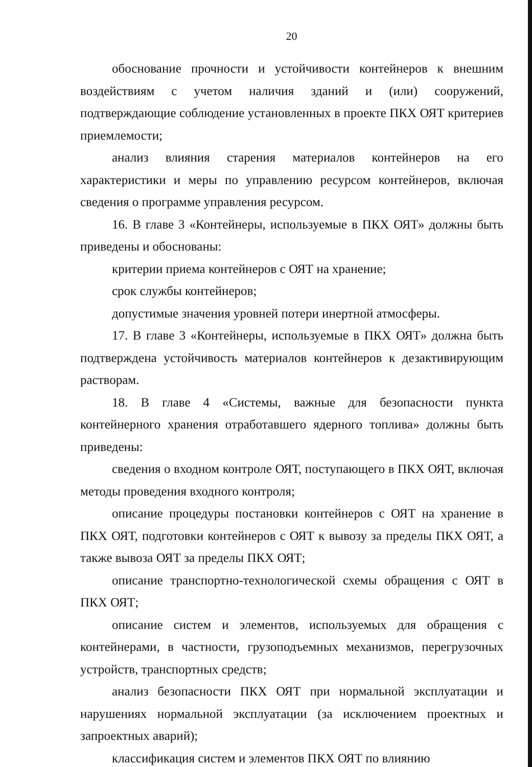20
обоснование прочности и устойчивости контейнеров к внешним воздействиям с учетом наличия зданий и (или) сооружений, подтверждающие соблюдение установленных в проекте ПКХ ОЯТ критериев приемлемости;
анализ влияния старения материалов контейнеров на его характеристики и меры по управлению ресурсом контейнеров, включая сведения о программе управления ресурсом.
16. В главе 3 «Контейнеры, используемые в ПКХ ОЯТ» должны быть приведены и обоснованы:
критерии приема контейнеров с ОЯТ на хранение;
срок службы контейнеров;
допустимые значения уровней потери инертной атмосферы.
17. В главе 3 «Контейнеры, используемые в ПКХ ОЯТ» должна быть подтверждена устойчивость материалов контейнеров к дезактивирующим растворам.
18. В главе 4 «Системы, важные для безопасности пункта контейнерного хранения отработавшего ядерного топлива» должны быть приведены:
сведения о входном контроле ОЯТ, поступающего в ПКХ ОЯТ, включая методы проведения входного контроля;
описание процедуры постановки контейнеров с ОЯТ на хранение в ПКХ ОЯТ, подготовки контейнеров с ОЯТ к вывозу за пределы ПКХ ОЯТ, а также вывоза ОЯТ за пределы ПКХ ОЯТ;
описание транспортно-технологической схемы обращения с ОЯТ в ПКХ ОЯТ;
описание систем и элементов, используемых для обращения с контейнерами, в частности, грузоподъемных механизмов, перегрузочных устройств, транспортных средств;
анализ безопасности ПКХ ОЯТ при нормальной эксплуатации и нарушениях нормальной эксплуатации (за исключением проектных и запроектных аварий);
классификация систем и элементов ПКХ ОЯТ по влиянию